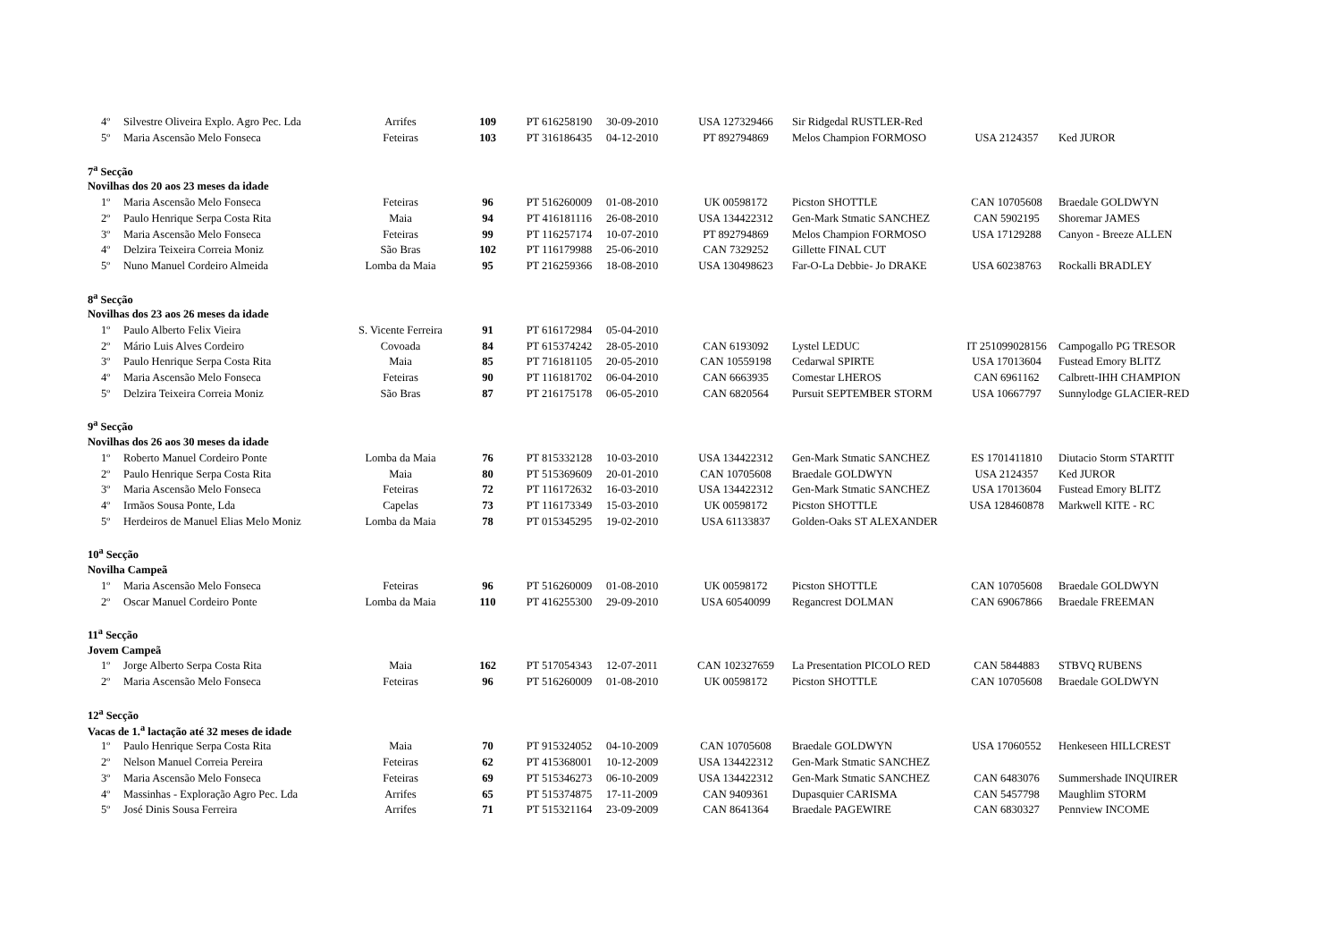| 4º | Silvestre Oliveira Explo. Agro Pec. Lda | Arrifes | 109 | PT 616258190 | 30-09-2010 | USA 127329466 | Sir Ridgedal RUSTLER-Red | | |
| 5º | Maria Ascensão Melo Fonseca | Feteiras | 103 | PT 316186435 | 04-12-2010 | PT 892794869 | Melos Champion FORMOSO | USA 2124357 | Ked JUROR |
| 7<sup>a</sup> Secção | | | | | | | | | |
| Novilhas dos 20 aos 23 meses da idade | | | | | | | | | |
| 1º | Maria Ascensão Melo Fonseca | Feteiras | 96 | PT 516260009 | 01-08-2010 | UK 00598172 | Picston SHOTTLE | CAN 10705608 | Braedale GOLDWYN |
| 2º | Paulo Henrique Serpa Costa Rita | Maia | 94 | PT 416181116 | 26-08-2010 | USA 134422312 | Gen-Mark Stmatic SANCHEZ | CAN 5902195 | Shoremar JAMES |
| 3º | Maria Ascensão Melo Fonseca | Feteiras | 99 | PT 116257174 | 10-07-2010 | PT 892794869 | Melos Champion FORMOSO | USA 17129288 | Canyon - Breeze ALLEN |
| 4º | Delzira Teixeira Correia Moniz | São Bras | 102 | PT 116179988 | 25-06-2010 | CAN 7329252 | Gillette FINAL CUT | | |
| 5º | Nuno Manuel Cordeiro Almeida | Lomba da Maia | 95 | PT 216259366 | 18-08-2010 | USA 130498623 | Far-O-La Debbie- Jo DRAKE | USA 60238763 | Rockalli BRADLEY |
| 8<sup>a</sup> Secção | | | | | | | | | |
| Novilhas dos 23 aos 26 meses da idade | | | | | | | | | |
| 1º | Paulo Alberto Felix Vieira | S. Vicente Ferreira | 91 | PT 616172984 | 05-04-2010 | | | | |
| 2º | Mário Luis Alves Cordeiro | Covoada | 84 | PT 615374242 | 28-05-2010 | CAN 6193092 | Lystel LEDUC | IT 251099028156 | Campogallo PG TRESOR |
| 3º | Paulo Henrique Serpa Costa Rita | Maia | 85 | PT 716181105 | 20-05-2010 | CAN 10559198 | Cedarwal SPIRTE | USA 17013604 | Fustead Emory BLITZ |
| 4º | Maria Ascensão Melo Fonseca | Feteiras | 90 | PT 116181702 | 06-04-2010 | CAN 6663935 | Comestar LHEROS | CAN 6961162 | Calbrett-IHH CHAMPION |
| 5º | Delzira Teixeira Correia Moniz | São Bras | 87 | PT 216175178 | 06-05-2010 | CAN 6820564 | Pursuit SEPTEMBER STORM | USA 10667797 | Sunnylodge GLACIER-RED |
| 9<sup>a</sup> Secção | | | | | | | | | |
| Novilhas dos 26 aos 30 meses da idade | | | | | | | | | |
| 1º | Roberto Manuel Cordeiro Ponte | Lomba da Maia | 76 | PT 815332128 | 10-03-2010 | USA 134422312 | Gen-Mark Stmatic SANCHEZ | ES 1701411810 | Diutacio Storm STARTIT |
| 2º | Paulo Henrique Serpa Costa Rita | Maia | 80 | PT 515369609 | 20-01-2010 | CAN 10705608 | Braedale GOLDWYN | USA 2124357 | Ked JUROR |
| 3º | Maria Ascensão Melo Fonseca | Feteiras | 72 | PT 116172632 | 16-03-2010 | USA 134422312 | Gen-Mark Stmatic SANCHEZ | USA 17013604 | Fustead Emory BLITZ |
| 4º | Irmãos Sousa Ponte, Lda | Capelas | 73 | PT 116173349 | 15-03-2010 | UK 00598172 | Picston SHOTTLE | USA 128460878 | Markwell KITE - RC |
| 5º | Herdeiros de Manuel Elias Melo Moniz | Lomba da Maia | 78 | PT 015345295 | 19-02-2010 | USA 61133837 | Golden-Oaks ST ALEXANDER | | |
| 10<sup>a</sup> Secção | | | | | | | | | |
| Novilha Campeã | | | | | | | | | |
| 1º | Maria Ascensão Melo Fonseca | Feteiras | 96 | PT 516260009 | 01-08-2010 | UK 00598172 | Picston SHOTTLE | CAN 10705608 | Braedale GOLDWYN |
| 2º | Oscar Manuel Cordeiro Ponte | Lomba da Maia | 110 | PT 416255300 | 29-09-2010 | USA 60540099 | Regancrest DOLMAN | CAN 69067866 | Braedale FREEMAN |
| 11<sup>a</sup> Secção | | | | | | | | | |
| Jovem Campeã | | | | | | | | | |
| 1º | Jorge Alberto Serpa Costa Rita | Maia | 162 | PT 517054343 | 12-07-2011 | CAN 102327659 | La Presentation PICOLO RED | CAN 5844883 | STBVQ RUBENS |
| 2º | Maria Ascensão Melo Fonseca | Feteiras | 96 | PT 516260009 | 01-08-2010 | UK 00598172 | Picston SHOTTLE | CAN 10705608 | Braedale GOLDWYN |
| 12<sup>a</sup> Secção | | | | | | | | | |
| Vacas de 1.<sup>a</sup> lactação até 32 meses de idade | | | | | | | | | |
| 1º | Paulo Henrique Serpa Costa Rita | Maia | 70 | PT 915324052 | 04-10-2009 | CAN 10705608 | Braedale GOLDWYN | USA 17060552 | Henkeseen HILLCREST |
| 2º | Nelson Manuel Correia Pereira | Feteiras | 62 | PT 415368001 | 10-12-2009 | USA 134422312 | Gen-Mark Stmatic SANCHEZ | | |
| 3º | Maria Ascensão Melo Fonseca | Feteiras | 69 | PT 515346273 | 06-10-2009 | USA 134422312 | Gen-Mark Stmatic SANCHEZ | CAN 6483076 | Summershade INQUIRER |
| 4º | Massinhas - Exploração Agro Pec. Lda | Arrifes | 65 | PT 515374875 | 17-11-2009 | CAN 9409361 | Dupasquier CARISMA | CAN 5457798 | Maughlim STORM |
| 5º | José Dinis Sousa Ferreira | Arrifes | 71 | PT 515321164 | 23-09-2009 | CAN 8641364 | Braedale PAGEWIRE | CAN 6830327 | Pennview INCOME |